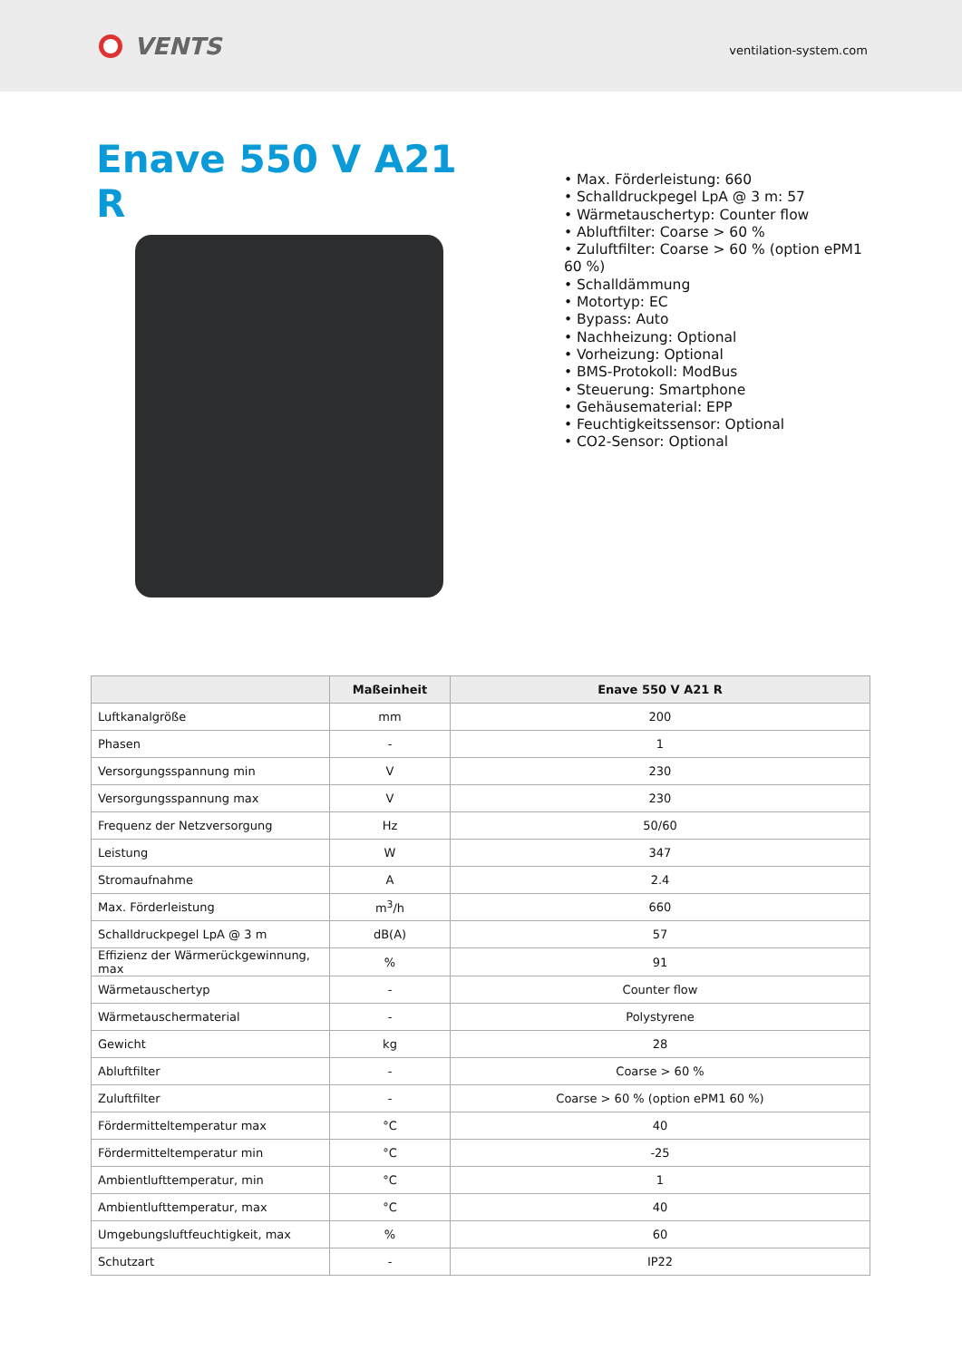VENTS
ventilation-system.com
Enave 550 V A21 R
• Max. Förderleistung: 660
• Schalldruckpegel LpA @ 3 m: 57
• Wärmetauschertyp: Counter flow
• Abluftfilter: Coarse > 60 %
• Zuluftfilter: Coarse > 60 % (option ePM1 60 %)
• Schalldämmung
• Motortyp: EC
• Bypass: Auto
• Nachheizung: Optional
• Vorheizung: Optional
• BMS-Protokoll: ModBus
• Steuerung: Smartphone
• Gehäusematerial: EPP
• Feuchtigkeitssensor: Optional
• CO2-Sensor: Optional
| | Maßeinheit | Enave 550 V A21 R |
| --- | --- | --- |
| Luftkanalgröße | mm | 200 |
| Phasen | - | 1 |
| Versorgungsspannung min | V | 230 |
| Versorgungsspannung max | V | 230 |
| Frequenz der Netzversorgung | Hz | 50/60 |
| Leistung | W | 347 |
| Stromaufnahme | A | 2.4 |
| Max. Förderleistung | m<sup>3</sup>/h | 660 |
| Schalldruckpegel LpA @ 3 m | dB(A) | 57 |
| Effizienz der Wärmerückgewinnung, max | % | 91 |
| Wärmetauschertyp | - | Counter flow |
| Wärmetauschermaterial | - | Polystyrene |
| Gewicht | kg | 28 |
| Abluftfilter | - | Coarse > 60 % |
| Zuluftfilter | - | Coarse > 60 % (option ePM1 60 %) |
| Fördermitteltemperatur max | °C | 40 |
| Fördermitteltemperatur min | °C | -25 |
| Ambientlufttemperatur, min | °C | 1 |
| Ambientlufttemperatur, max | °C | 40 |
| Umgebungsluftfeuchtigkeit, max | % | 60 |
| Schutzart | - | IP22 |